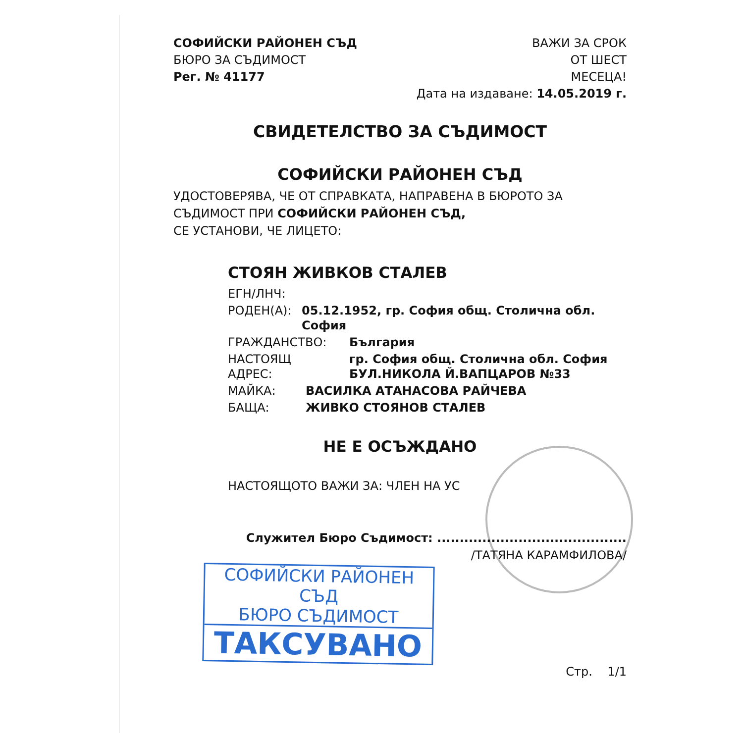СОФИЙСКИ РАЙОНЕН СЪД
БЮРО ЗА СЪДИМОСТ
Рег. № 41177
ВАЖИ ЗА СРОК
ОТ ШЕСТ
МЕСЕЦА!
Дата на издаване: 14.05.2019 г.
СВИДЕТЕЛСТВО ЗА СЪДИМОСТ
СОФИЙСКИ РАЙОНЕН СЪД
УДОСТОВЕРЯВА, ЧЕ ОТ СПРАВКАТА, НАПРАВЕНА В БЮРОТО ЗА
СЪДИМОСТ ПРИ СОФИЙСКИ РАЙОНЕН СЪД,
СЕ УСТАНОВИ, ЧЕ ЛИЦЕТО:
СТОЯН ЖИВКОВ СТАЛЕВ
ЕГН/ЛНЧ:
РОДЕН(А): 05.12.1952, гр. София общ. Столична обл. София
ГРАЖДАНСТВО: България
НАСТОЯЩ АДРЕС: гр. София общ. Столична обл. София
БУЛ.НИКОЛА Й.ВАПЦАРОВ №33
МАЙКА: ВАСИЛКА АТАНАСОВА РАЙЧЕВА
БАЩА: ЖИВКО СТОЯНОВ СТАЛЕВ
НЕ Е ОСЪЖДАНО
НАСТОЯЩОТО ВАЖИ ЗА: ЧЛЕН НА УС
Служител Бюро Съдимост: ..........................................
/ТАТЯНА КАРАМФИЛОВА/
Стр. 1/1
СОФИЙСКИ РАЙОНЕН СЪД
БЮРО СЪДИМОСТ
ТАКСУВАНО